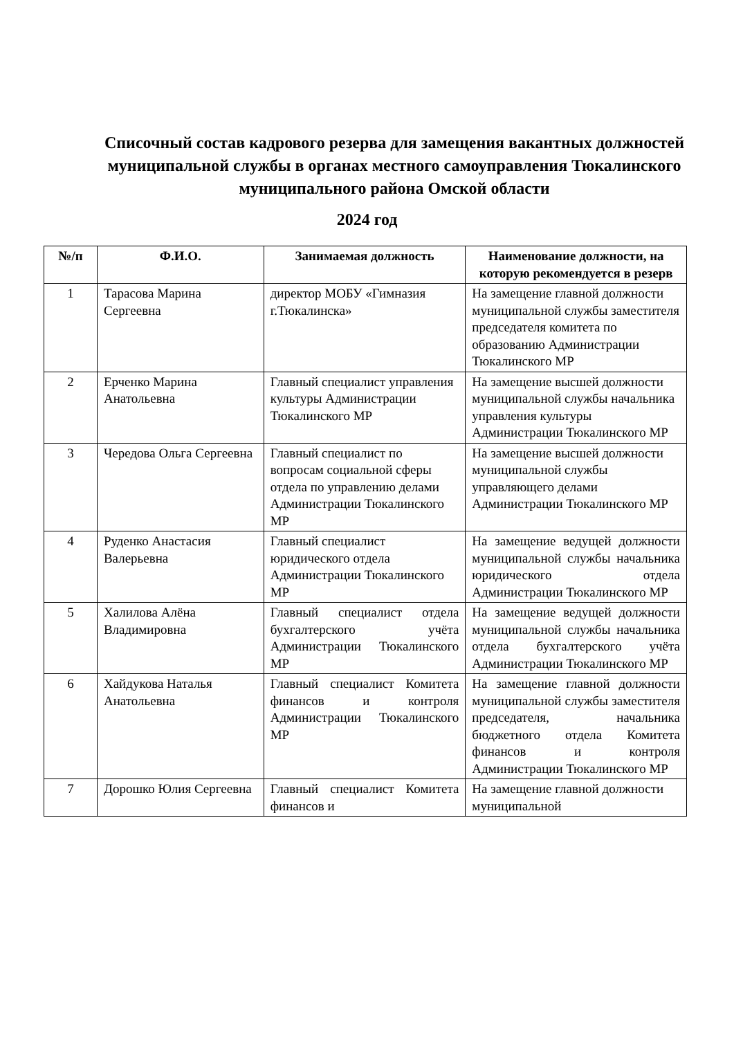Списочный состав кадрового резерва для замещения вакантных должностей муниципальной службы в органах местного самоуправления Тюкалинского муниципального района Омской области
2024 год
| №/п | Ф.И.О. | Занимаемая должность | Наименование должности, на которую рекомендуется в резерв |
| --- | --- | --- | --- |
| 1 | Тарасова Марина Сергеевна | директор МОБУ «Гимназия г.Тюкалинска» | На замещение главной должности муниципальной службы заместителя председателя комитета по образованию Администрации Тюкалинского МР |
| 2 | Ерченко Марина Анатольевна | Главный специалист управления культуры Администрации Тюкалинского МР | На замещение высшей должности муниципальной службы начальника управления культуры Администрации Тюкалинского МР |
| 3 | Чередова Ольга Сергеевна | Главный специалист по вопросам социальной сферы отдела по управлению делами Администрации Тюкалинского МР | На замещение высшей должности муниципальной службы управляющего делами Администрации Тюкалинского МР |
| 4 | Руденко Анастасия Валерьевна | Главный специалист юридического отдела Администрации Тюкалинского МР | На замещение ведущей должности муниципальной службы начальника юридического отдела Администрации Тюкалинского МР |
| 5 | Халилова Алёна Владимировна | Главный специалист отдела бухгалтерского учёта Администрации Тюкалинского МР | На замещение ведущей должности муниципальной службы начальника отдела бухгалтерского учёта Администрации Тюкалинского МР |
| 6 | Хайдукова Наталья Анатольевна | Главный специалист Комитета финансов и контроля Администрации Тюкалинского МР | На замещение главной должности муниципальной службы заместителя председателя, начальника бюджетного отдела Комитета финансов и контроля Администрации Тюкалинского МР |
| 7 | Дорошко Юлия Сергеевна | Главный специалист Комитета финансов и | На замещение главной должности муниципальной |